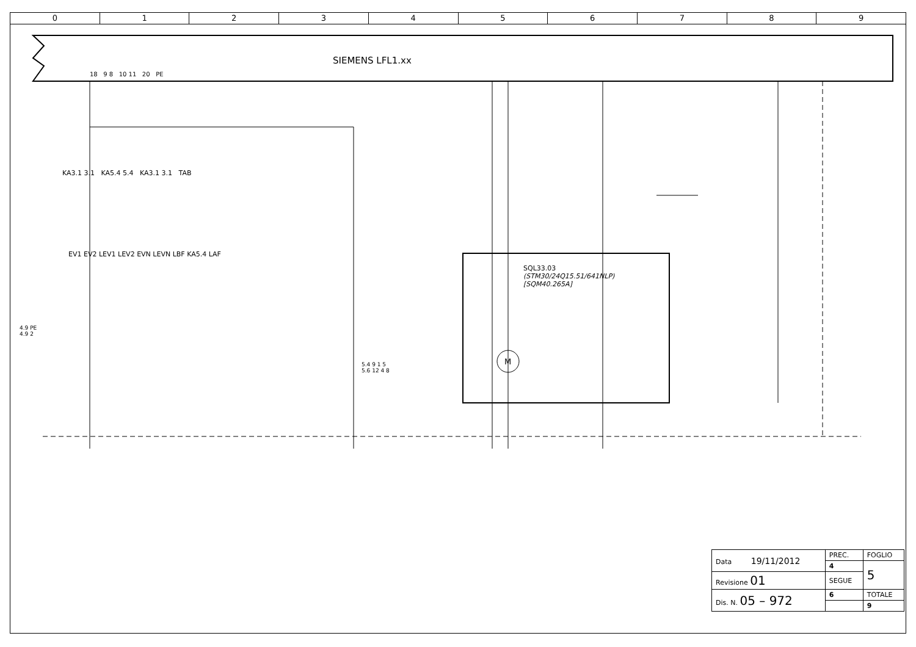0 1 2 3 4 5 6 7 8 9
SIEMENS LFL1.xx
18 9 8 10 11 20 PE
KA3.1 3.1 KA5.4 5.4 KA3.1 3.1 TAB
EV1 EV2 LEV1 LEV2 EVN LEVN LBF KA5.4 LAF
SQL33.03
(STM30/24Q15.51/641NLP)
[SQM40.265A]
4.9 PE
4.9 2
5.4 9 1 5
5.6 12 4 8
M
| Data 19/11/2012 | PREC. | FOGLIO |
| | 4 | 5 |
| Revisione 01 | SEGUE | |
| Dis. N. 05 – 972 | 6 | TOTALE |
| | | 9 |